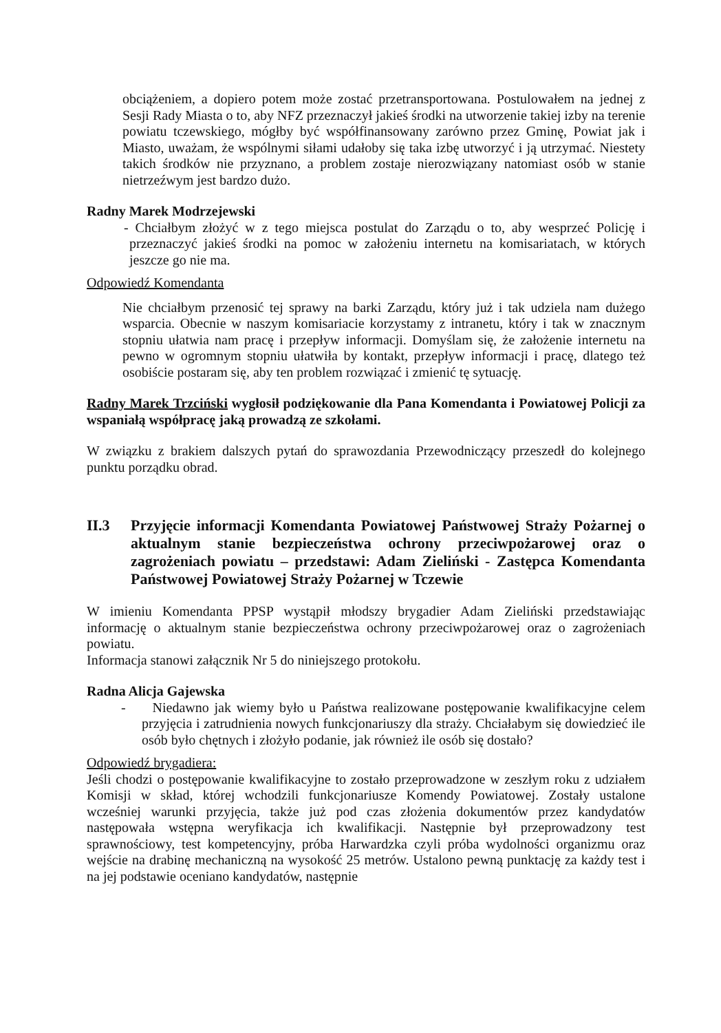obciążeniem, a dopiero potem może zostać przetransportowana. Postulowałem na jednej z Sesji Rady Miasta o to, aby NFZ przeznaczył jakieś środki na utworzenie takiej izby na terenie powiatu tczewskiego, mógłby być współfinansowany zarówno przez Gminę, Powiat jak i Miasto, uważam, że wspólnymi siłami udałoby się taka izbę utworzyć i ją utrzymać. Niestety takich środków nie przyznano, a problem zostaje nierozwiązany natomiast osób w stanie nietrzeźwym jest bardzo dużo.
Radny Marek Modrzejewski
- Chciałbym złożyć w z tego miejsca postulat do Zarządu o to, aby wesprzeć Policję i przeznaczyć jakieś środki na pomoc w założeniu internetu na komisariatach, w których jeszcze go nie ma.
Odpowiedź Komendanta
Nie chciałbym przenosić tej sprawy na barki Zarządu, który już i tak udziela nam dużego wsparcia. Obecnie w naszym komisariacie korzystamy z intranetu, który i tak w znacznym stopniu ułatwia nam pracę i przepływ informacji. Domyślam się, że założenie internetu na pewno w ogromnym stopniu ułatwiła by kontakt, przepływ informacji i pracę, dlatego też osobiście postaram się, aby ten problem rozwiązać i zmienić tę sytuację.
Radny Marek Trzciński wygłosił podziękowanie dla Pana Komendanta i Powiatowej Policji za wspaniałą współpracę jaką prowadzą ze szkołami.
W związku z brakiem dalszych pytań do sprawozdania Przewodniczący przeszedł do kolejnego punktu porządku obrad.
II.3 Przyjęcie informacji Komendanta Powiatowej Państwowej Straży Pożarnej o aktualnym stanie bezpieczeństwa ochrony przeciwpożarowej oraz o zagrożeniach powiatu – przedstawi: Adam Zieliński - Zastępca Komendanta Państwowej Powiatowej Straży Pożarnej w Tczewie
W imieniu Komendanta PPSP wystąpił młodszy brygadier Adam Zieliński przedstawiając informację o aktualnym stanie bezpieczeństwa ochrony przeciwpożarowej oraz o zagrożeniach powiatu.
Informacja stanowi załącznik Nr 5 do niniejszego protokołu.
Radna Alicja Gajewska
- Niedawno jak wiemy było u Państwa realizowane postępowanie kwalifikacyjne celem przyjęcia i zatrudnienia nowych funkcjonariuszy dla straży. Chciałabym się dowiedzieć ile osób było chętnych i złożyło podanie, jak również ile osób się dostało?
Odpowiedź brygadiera:
Jeśli chodzi o postępowanie kwalifikacyjne to zostało przeprowadzone w zeszłym roku z udziałem Komisji w skład, której wchodzili funkcjonariusze Komendy Powiatowej. Zostały ustalone wcześniej warunki przyjęcia, także już pod czas złożenia dokumentów przez kandydatów następowała wstępna weryfikacja ich kwalifikacji. Następnie był przeprowadzony test sprawnościowy, test kompetencyjny, próba Harwardzka czyli próba wydolności organizmu oraz wejście na drabinę mechaniczną na wysokość 25 metrów. Ustalono pewną punktację za każdy test i na jej podstawie oceniano kandydatów, następnie